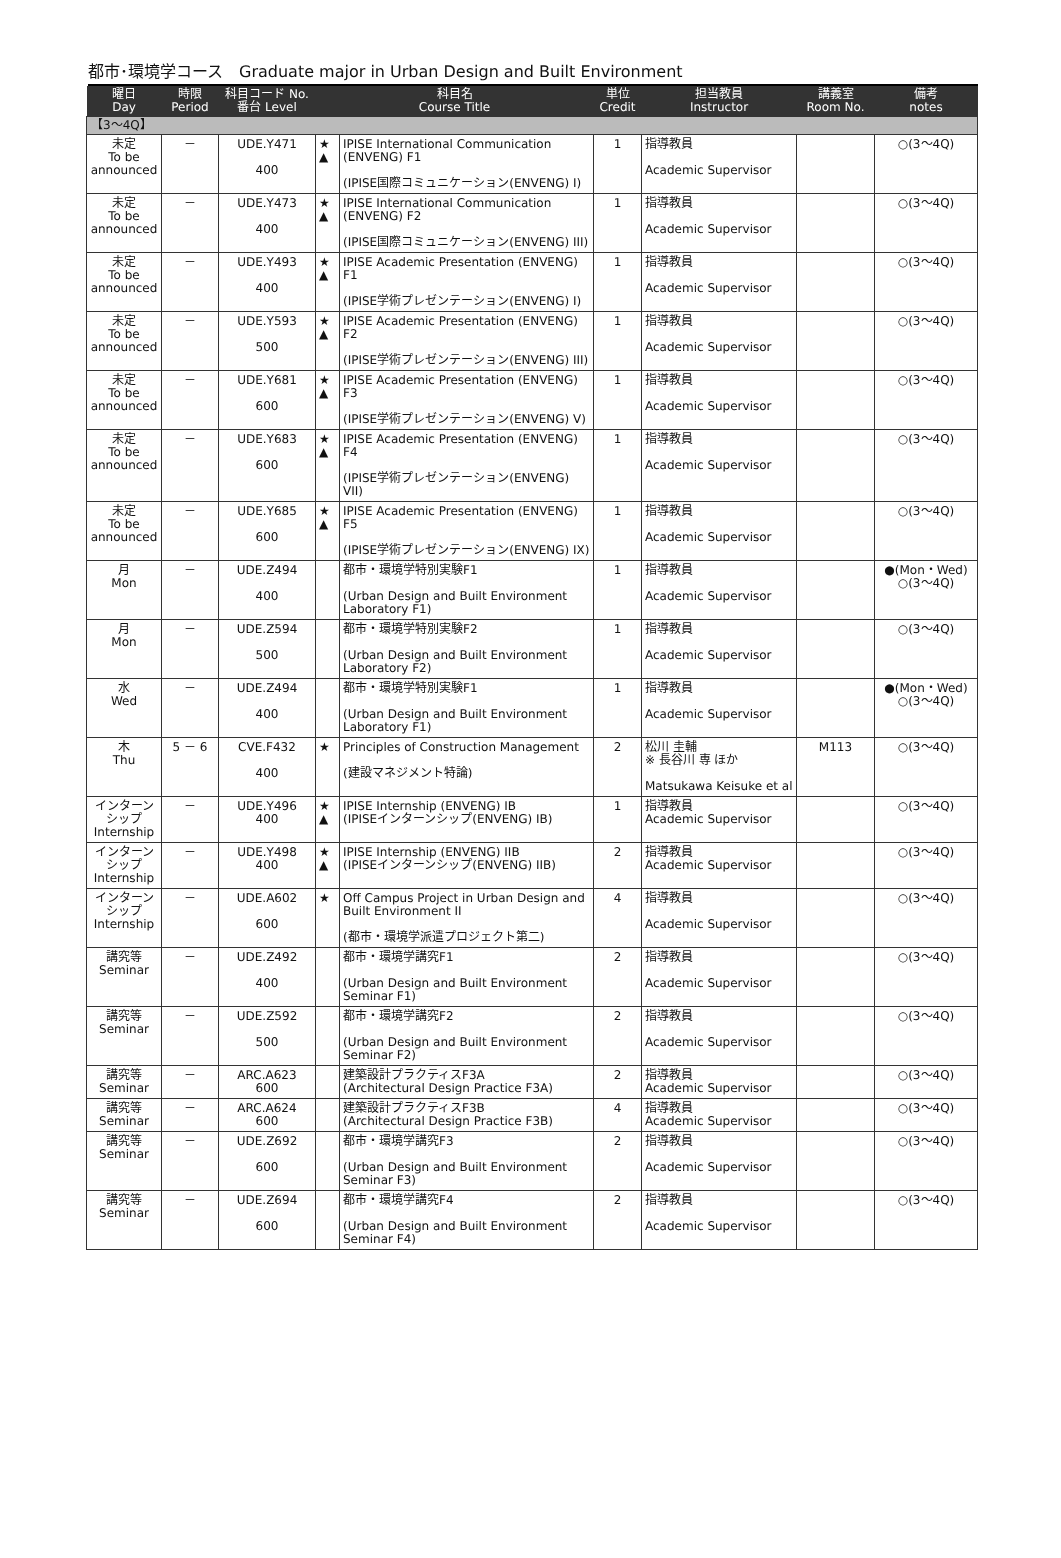都市･環境学コース　Graduate major in Urban Design and Built Environment
| 曜日 Day | 時限 Period | 科目コード No. 番台 Level | 科目名 Course Title | | 単位 Credit | 担当教員 Instructor | 講義室 Room No. | 備考 notes |
| --- | --- | --- | --- | --- | --- | --- | --- | --- |
| 【3～4Q】 | | | | | | | | |
| 未定 To be announced | － | UDE.Y471 400 | ★ ▲ | IPISE International Communication (ENVENG) F1 (IPISE国際コミュニケーション(ENVENG) I) | 1 | 指導教員 Academic Supervisor | | ○(3～4Q) |
| 未定 To be announced | － | UDE.Y473 400 | ★ ▲ | IPISE International Communication (ENVENG) F2 (IPISE国際コミュニケーション(ENVENG) III) | 1 | 指導教員 Academic Supervisor | | ○(3～4Q) |
| 未定 To be announced | － | UDE.Y493 400 | ★ ▲ | IPISE Academic Presentation (ENVENG) F1 (IPISE学術プレゼンテーション(ENVENG) I) | 1 | 指導教員 Academic Supervisor | | ○(3～4Q) |
| 未定 To be announced | － | UDE.Y593 500 | ★ ▲ | IPISE Academic Presentation (ENVENG) F2 (IPISE学術プレゼンテーション(ENVENG) III) | 1 | 指導教員 Academic Supervisor | | ○(3～4Q) |
| 未定 To be announced | － | UDE.Y681 600 | ★ ▲ | IPISE Academic Presentation (ENVENG) F3 (IPISE学術プレゼンテーション(ENVENG) V) | 1 | 指導教員 Academic Supervisor | | ○(3～4Q) |
| 未定 To be announced | － | UDE.Y683 600 | ★ ▲ | IPISE Academic Presentation (ENVENG) F4 (IPISE学術プレゼンテーション(ENVENG) VII) | 1 | 指導教員 Academic Supervisor | | ○(3～4Q) |
| 未定 To be announced | － | UDE.Y685 600 | ★ ▲ | IPISE Academic Presentation (ENVENG) F5 (IPISE学術プレゼンテーション(ENVENG) IX) | 1 | 指導教員 Academic Supervisor | | ○(3～4Q) |
| 月 Mon | － | UDE.Z494 400 | | 都市・環境学特別実験F1 (Urban Design and Built Environment Laboratory F1) | 1 | 指導教員 Academic Supervisor | | ●(Mon・Wed) ○(3～4Q) |
| 月 Mon | － | UDE.Z594 500 | | 都市・環境学特別実験F2 (Urban Design and Built Environment Laboratory F2) | 1 | 指導教員 Academic Supervisor | | ○(3～4Q) |
| 水 Wed | － | UDE.Z494 400 | | 都市・環境学特別実験F1 (Urban Design and Built Environment Laboratory F1) | 1 | 指導教員 Academic Supervisor | | ●(Mon・Wed) ○(3～4Q) |
| 木 Thu | 5 － 6 | CVE.F432 400 | ★ | Principles of Construction Management (建設マネジメント特論) | 2 | 松川 圭輔 ※ 長谷川 専 ほか Matsukawa Keisuke et al | M113 | ○(3～4Q) |
| インターンシップ Internship | － | UDE.Y496 400 | ★ ▲ | IPISE Internship (ENVENG) IB (IPISEインターンシップ(ENVENG) IB) | 1 | 指導教員 Academic Supervisor | | ○(3～4Q) |
| インターンシップ Internship | － | UDE.Y498 400 | ★ ▲ | IPISE Internship (ENVENG) IIB (IPISEインターンシップ(ENVENG) IIB) | 2 | 指導教員 Academic Supervisor | | ○(3～4Q) |
| インターンシップ Internship | － | UDE.A602 600 | ★ | Off Campus Project in Urban Design and Built Environment II (都市・環境学派遣プロジェクト第二) | 4 | 指導教員 Academic Supervisor | | ○(3～4Q) |
| 講究等 Seminar | － | UDE.Z492 400 | | 都市・環境学講究F1 (Urban Design and Built Environment Seminar F1) | 2 | 指導教員 Academic Supervisor | | ○(3～4Q) |
| 講究等 Seminar | － | UDE.Z592 500 | | 都市・環境学講究F2 (Urban Design and Built Environment Seminar F2) | 2 | 指導教員 Academic Supervisor | | ○(3～4Q) |
| 講究等 Seminar | － | ARC.A623 600 | | 建築設計プラクティスF3A (Architectural Design Practice F3A) | 2 | 指導教員 Academic Supervisor | | ○(3～4Q) |
| 講究等 Seminar | － | ARC.A624 600 | | 建築設計プラクティスF3B (Architectural Design Practice F3B) | 4 | 指導教員 Academic Supervisor | | ○(3～4Q) |
| 講究等 Seminar | － | UDE.Z692 600 | | 都市・環境学講究F3 (Urban Design and Built Environment Seminar F3) | 2 | 指導教員 Academic Supervisor | | ○(3～4Q) |
| 講究等 Seminar | － | UDE.Z694 600 | | 都市・環境学講究F4 (Urban Design and Built Environment Seminar F4) | 2 | 指導教員 Academic Supervisor | | ○(3～4Q) |